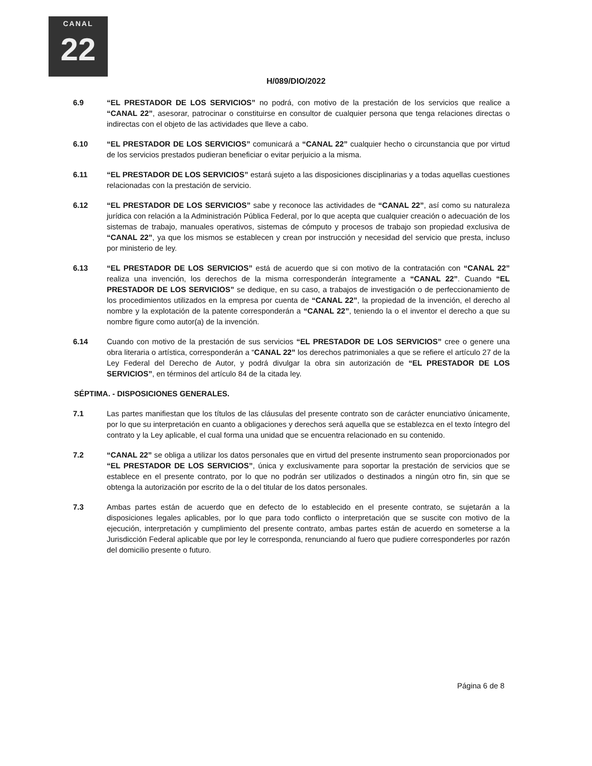CANAL
22
H/089/DIO/2022
6.9 “EL PRESTADOR DE LOS SERVICIOS” no podrá, con motivo de la prestación de los servicios que realice a “CANAL 22”, asesorar, patrocinar o constituirse en consultor de cualquier persona que tenga relaciones directas o indirectas con el objeto de las actividades que lleve a cabo.
6.10 “EL PRESTADOR DE LOS SERVICIOS” comunicará a “CANAL 22” cualquier hecho o circunstancia que por virtud de los servicios prestados pudieran beneficiar o evitar perjuicio a la misma.
6.11 “EL PRESTADOR DE LOS SERVICIOS” estará sujeto a las disposiciones disciplinarias y a todas aquellas cuestiones relacionadas con la prestación de servicio.
6.12 “EL PRESTADOR DE LOS SERVICIOS” sabe y reconoce las actividades de “CANAL 22”, así como su naturaleza jurídica con relación a la Administración Pública Federal, por lo que acepta que cualquier creación o adecuación de los sistemas de trabajo, manuales operativos, sistemas de cómputo y procesos de trabajo son propiedad exclusiva de “CANAL 22”, ya que los mismos se establecen y crean por instrucción y necesidad del servicio que presta, incluso por ministerio de ley.
6.13 “EL PRESTADOR DE LOS SERVICIOS” está de acuerdo que si con motivo de la contratación con “CANAL 22” realiza una invención, los derechos de la misma corresponderán íntegramente a “CANAL 22”. Cuando “EL PRESTADOR DE LOS SERVICIOS” se dedique, en su caso, a trabajos de investigación o de perfeccionamiento de los procedimientos utilizados en la empresa por cuenta de “CANAL 22”, la propiedad de la invención, el derecho al nombre y la explotación de la patente corresponderán a “CANAL 22”, teniendo la o el inventor el derecho a que su nombre figure como autor(a) de la invención.
6.14 Cuando con motivo de la prestación de sus servicios “EL PRESTADOR DE LOS SERVICIOS” cree o genere una obra literaria o artística, corresponderán a “CANAL 22” los derechos patrimoniales a que se refiere el artículo 27 de la Ley Federal del Derecho de Autor, y podrá divulgar la obra sin autorización de “EL PRESTADOR DE LOS SERVICIOS”, en términos del artículo 84 de la citada ley.
SÉPTIMA. - DISPOSICIONES GENERALES.
7.1 Las partes manifiestan que los títulos de las cláusulas del presente contrato son de carácter enunciativo únicamente, por lo que su interpretación en cuanto a obligaciones y derechos será aquella que se establezca en el texto íntegro del contrato y la Ley aplicable, el cual forma una unidad que se encuentra relacionado en su contenido.
7.2 “CANAL 22” se obliga a utilizar los datos personales que en virtud del presente instrumento sean proporcionados por “EL PRESTADOR DE LOS SERVICIOS”, única y exclusivamente para soportar la prestación de servicios que se establece en el presente contrato, por lo que no podrán ser utilizados o destinados a ningún otro fin, sin que se obtenga la autorización por escrito de la o del titular de los datos personales.
7.3 Ambas partes están de acuerdo que en defecto de lo establecido en el presente contrato, se sujetarán a la disposiciones legales aplicables, por lo que para todo conflicto o interpretación que se suscite con motivo de la ejecución, interpretación y cumplimiento del presente contrato, ambas partes están de acuerdo en someterse a la Jurisdicción Federal aplicable que por ley le corresponda, renunciando al fuero que pudiere corresponderles por razón del domicilio presente o futuro.
Página 6 de 8